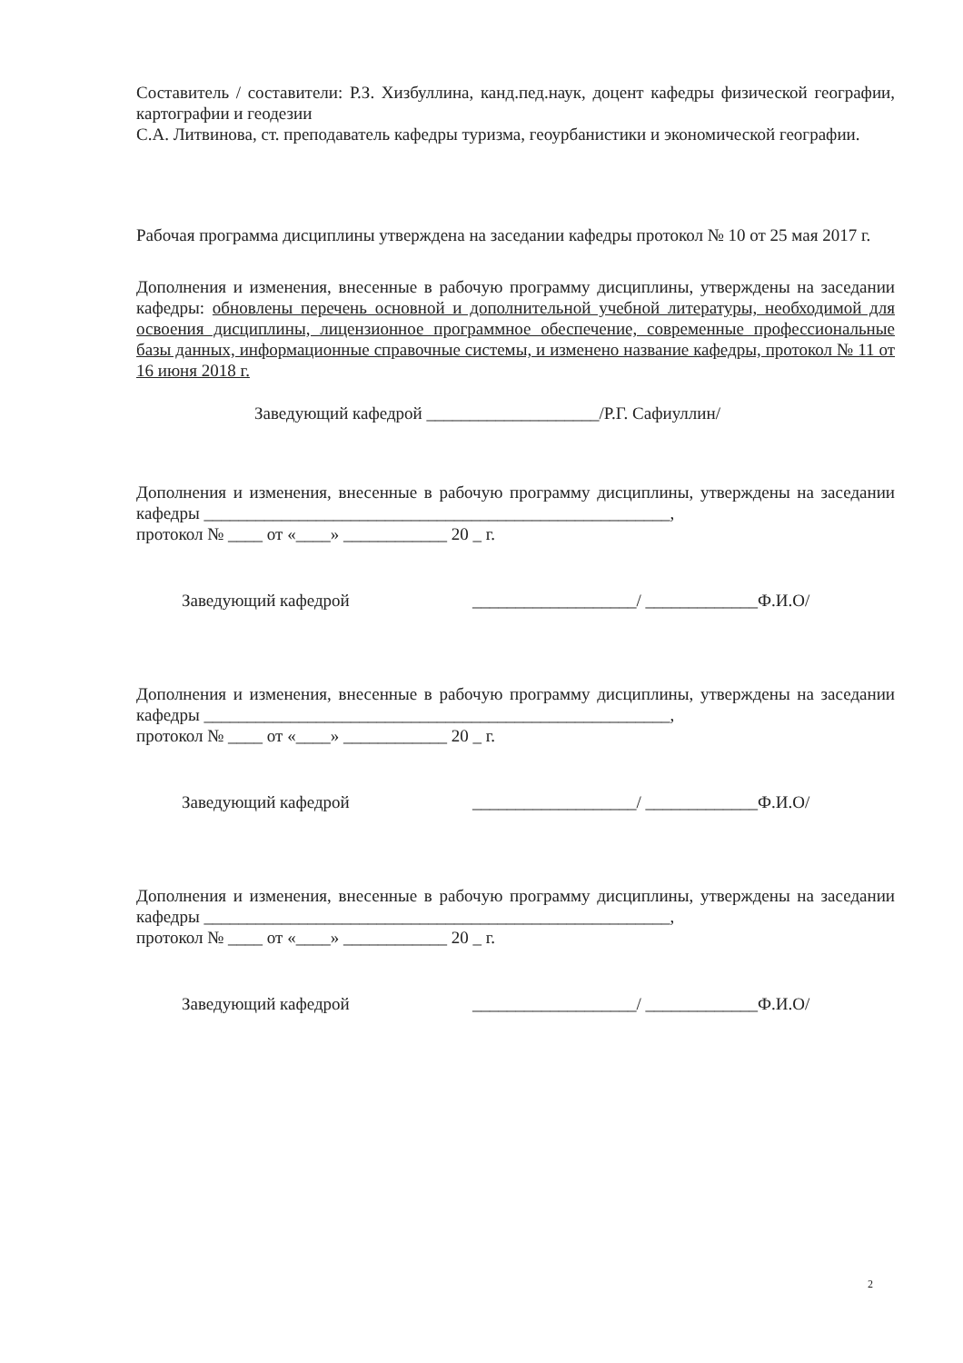Составитель / составители: Р.З. Хизбуллина, канд.пед.наук, доцент кафедры физической географии, картографии и геодезии
С.А. Литвинова, ст. преподаватель кафедры туризма, геоурбанистики и экономической географии.
Рабочая программа дисциплины утверждена на заседании кафедры протокол № 10 от 25 мая 2017 г.
Дополнения и изменения, внесенные в рабочую программу дисциплины, утверждены на заседании кафедры: обновлены перечень основной и дополнительной учебной литературы, необходимой для освоения дисциплины, лицензионное программное обеспечение, современные профессиональные базы данных, информационные справочные системы, и изменено название кафедры, протокол № 11 от 16 июня 2018 г.
Заведующий кафедрой ____________________/Р.Г. Сафиуллин/
Дополнения и изменения, внесенные в рабочую программу дисциплины, утверждены на заседании кафедры ______________________________________________________,
протокол № ____ от «____» ____________ 20 _ г.
Заведующий кафедрой ___________________/ _____________Ф.И.О/
Дополнения и изменения, внесенные в рабочую программу дисциплины, утверждены на заседании кафедры ______________________________________________________,
протокол № ____ от «____» ____________ 20 _ г.
Заведующий кафедрой ___________________/ _____________Ф.И.О/
Дополнения и изменения, внесенные в рабочую программу дисциплины, утверждены на заседании кафедры ______________________________________________________,
протокол № ____ от «____» ____________ 20 _ г.
Заведующий кафедрой ___________________/ _____________Ф.И.О/
2